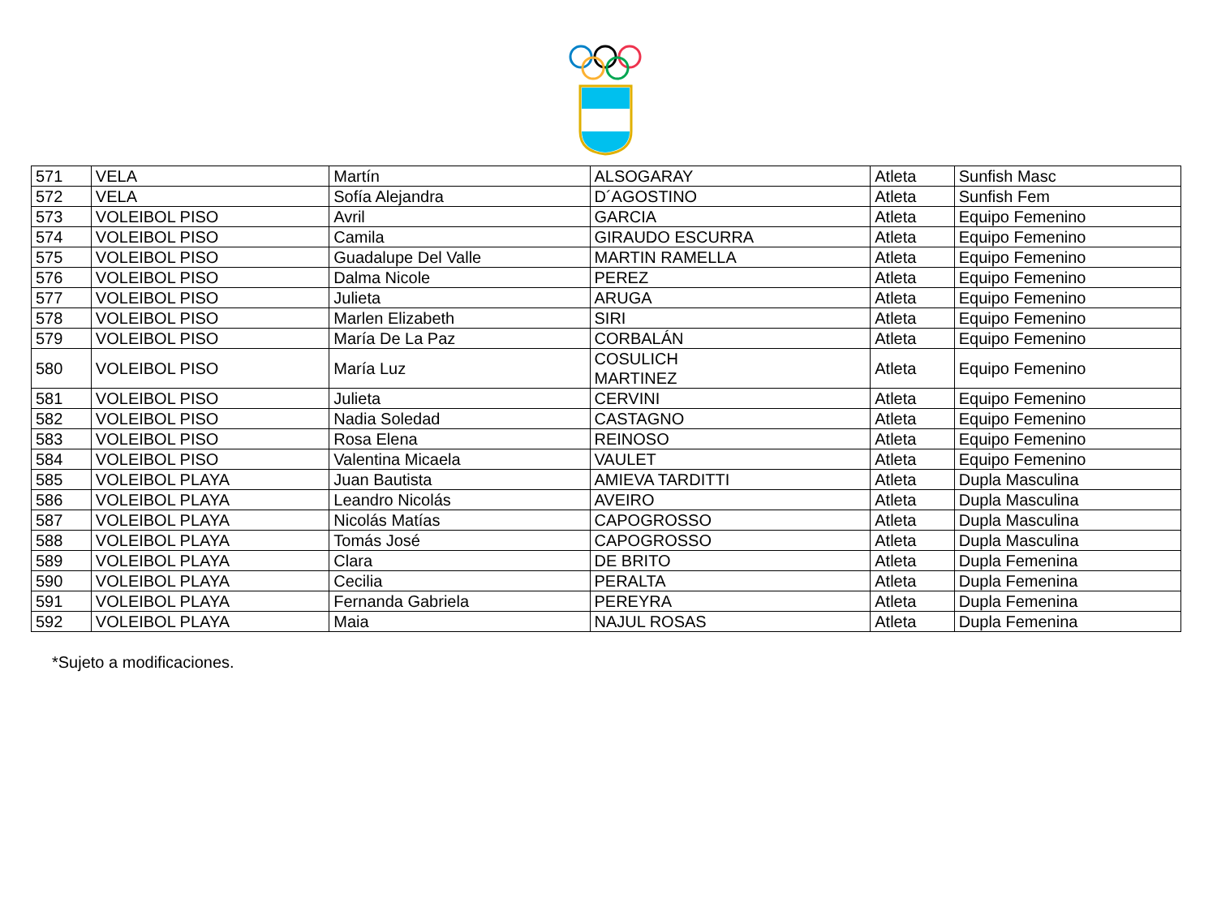| 571 | VELA | Martín | ALSOGARAY | Atleta | Sunfish Masc |
| 572 | VELA | Sofía Alejandra | D´AGOSTINO | Atleta | Sunfish Fem |
| 573 | VOLEIBOL PISO | Avril | GARCIA | Atleta | Equipo Femenino |
| 574 | VOLEIBOL PISO | Camila | GIRAUDO ESCURRA | Atleta | Equipo Femenino |
| 575 | VOLEIBOL PISO | Guadalupe Del Valle | MARTIN RAMELLA | Atleta | Equipo Femenino |
| 576 | VOLEIBOL PISO | Dalma Nicole | PEREZ | Atleta | Equipo Femenino |
| 577 | VOLEIBOL PISO | Julieta | ARUGA | Atleta | Equipo Femenino |
| 578 | VOLEIBOL PISO | Marlen Elizabeth | SIRI | Atleta | Equipo Femenino |
| 579 | VOLEIBOL PISO | María De La Paz | CORBALÁN | Atleta | Equipo Femenino |
| 580 | VOLEIBOL PISO | María Luz | COSULICH MARTINEZ | Atleta | Equipo Femenino |
| 581 | VOLEIBOL PISO | Julieta | CERVINI | Atleta | Equipo Femenino |
| 582 | VOLEIBOL PISO | Nadia Soledad | CASTAGNO | Atleta | Equipo Femenino |
| 583 | VOLEIBOL PISO | Rosa Elena | REINOSO | Atleta | Equipo Femenino |
| 584 | VOLEIBOL PISO | Valentina Micaela | VAULET | Atleta | Equipo Femenino |
| 585 | VOLEIBOL PLAYA | Juan Bautista | AMIEVA TARDITTI | Atleta | Dupla Masculina |
| 586 | VOLEIBOL PLAYA | Leandro Nicolás | AVEIRO | Atleta | Dupla Masculina |
| 587 | VOLEIBOL PLAYA | Nicolás Matías | CAPOGROSSO | Atleta | Dupla Masculina |
| 588 | VOLEIBOL PLAYA | Tomás José | CAPOGROSSO | Atleta | Dupla Masculina |
| 589 | VOLEIBOL PLAYA | Clara | DE BRITO | Atleta | Dupla Femenina |
| 590 | VOLEIBOL PLAYA | Cecilia | PERALTA | Atleta | Dupla Femenina |
| 591 | VOLEIBOL PLAYA | Fernanda Gabriela | PEREYRA | Atleta | Dupla Femenina |
| 592 | VOLEIBOL PLAYA | Maia | NAJUL ROSAS | Atleta | Dupla Femenina |
*Sujeto a modificaciones.